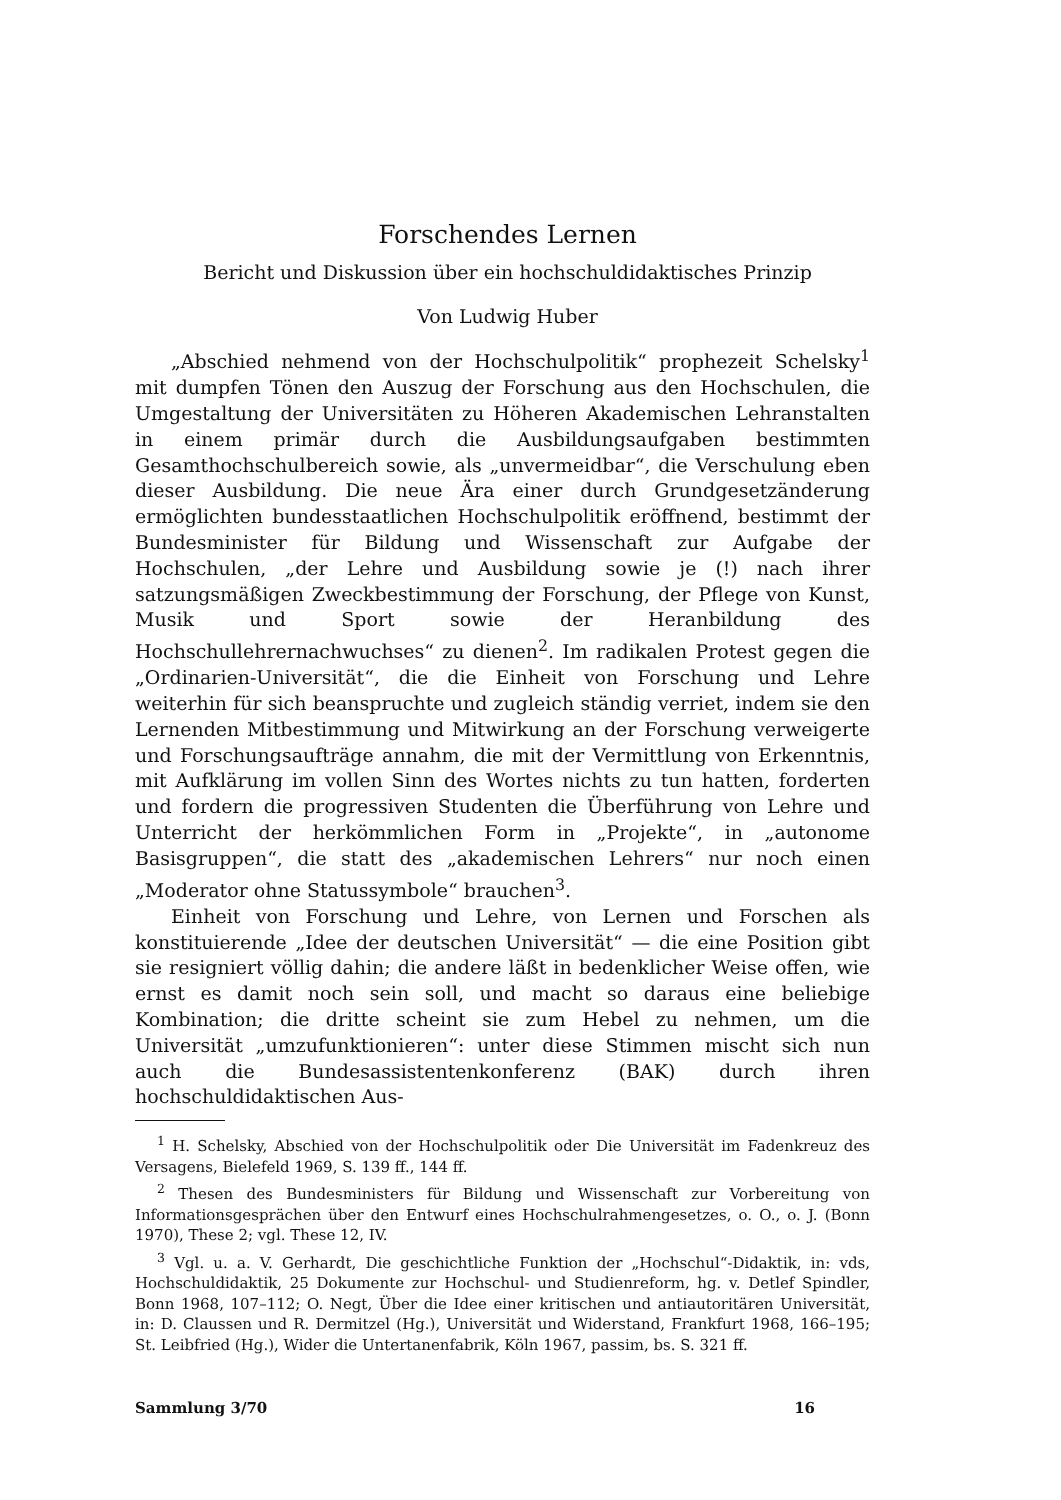Forschendes Lernen
Bericht und Diskussion über ein hochschuldidaktisches Prinzip
Von Ludwig Huber
„Abschied nehmend von der Hochschulpolitik“ prophezeit Schelsky<sup>1</sup> mit dumpfen Tönen den Auszug der Forschung aus den Hochschulen, die Umgestaltung der Universitäten zu Höheren Akademischen Lehranstalten in einem primär durch die Ausbildungsaufgaben bestimmten Gesamthochschulbereich sowie, als „unvermeidbar“, die Verschulung eben dieser Ausbildung. Die neue Ära einer durch Grundgesetzänderung ermöglichten bundesstaatlichen Hochschulpolitik eröffnend, bestimmt der Bundesminister für Bildung und Wissenschaft zur Aufgabe der Hochschulen, „der Lehre und Ausbildung sowie je (!) nach ihrer satzungsmäßigen Zweckbestimmung der Forschung, der Pflege von Kunst, Musik und Sport sowie der Heranbildung des Hochschullehrernachwuchses“ zu dienen<sup>2</sup>. Im radikalen Protest gegen die „Ordinarien-Universität“, die die Einheit von Forschung und Lehre weiterhin für sich beanspruchte und zugleich ständig verriet, indem sie den Lernenden Mitbestimmung und Mitwirkung an der Forschung verweigerte und Forschungsaufträge annahm, die mit der Vermittlung von Erkenntnis, mit Aufklärung im vollen Sinn des Wortes nichts zu tun hatten, forderten und fordern die progressiven Studenten die Überführung von Lehre und Unterricht der herkömmlichen Form in „Projekte“, in „autonome Basisgruppen“, die statt des „akademischen Lehrers“ nur noch einen „Moderator ohne Statussymbole“ brauchen<sup>3</sup>.
Einheit von Forschung und Lehre, von Lernen und Forschen als konstituierende „Idee der deutschen Universität“ — die eine Position gibt sie resigniert völlig dahin; die andere läßt in bedenklicher Weise offen, wie ernst es damit noch sein soll, und macht so daraus eine beliebige Kombination; die dritte scheint sie zum Hebel zu nehmen, um die Universität „umzufunktionieren“: unter diese Stimmen mischt sich nun auch die Bundesassistentenkonferenz (BAK) durch ihren hochschuldidaktischen Aus-
<sup>1</sup> H. Schelsky, Abschied von der Hochschulpolitik oder Die Universität im Fadenkreuz des Versagens, Bielefeld 1969, S. 139 ff., 144 ff.
<sup>2</sup> Thesen des Bundesministers für Bildung und Wissenschaft zur Vorbereitung von Informationsgesprächen über den Entwurf eines Hochschulrahmengesetzes, o. O., o. J. (Bonn 1970), These 2; vgl. These 12, IV.
<sup>3</sup> Vgl. u. a. V. Gerhardt, Die geschichtliche Funktion der „Hochschul“-Didaktik, in: vds, Hochschuldidaktik, 25 Dokumente zur Hochschul- und Studienreform, hg. v. Detlef Spindler, Bonn 1968, 107–112; O. Negt, Über die Idee einer kritischen und antiautoritären Universität, in: D. Claussen und R. Dermitzel (Hg.), Universität und Widerstand, Frankfurt 1968, 166–195; St. Leibfried (Hg.), Wider die Untertanenfabrik, Köln 1967, passim, bs. S. 321 ff.
Sammlung 3/70 16